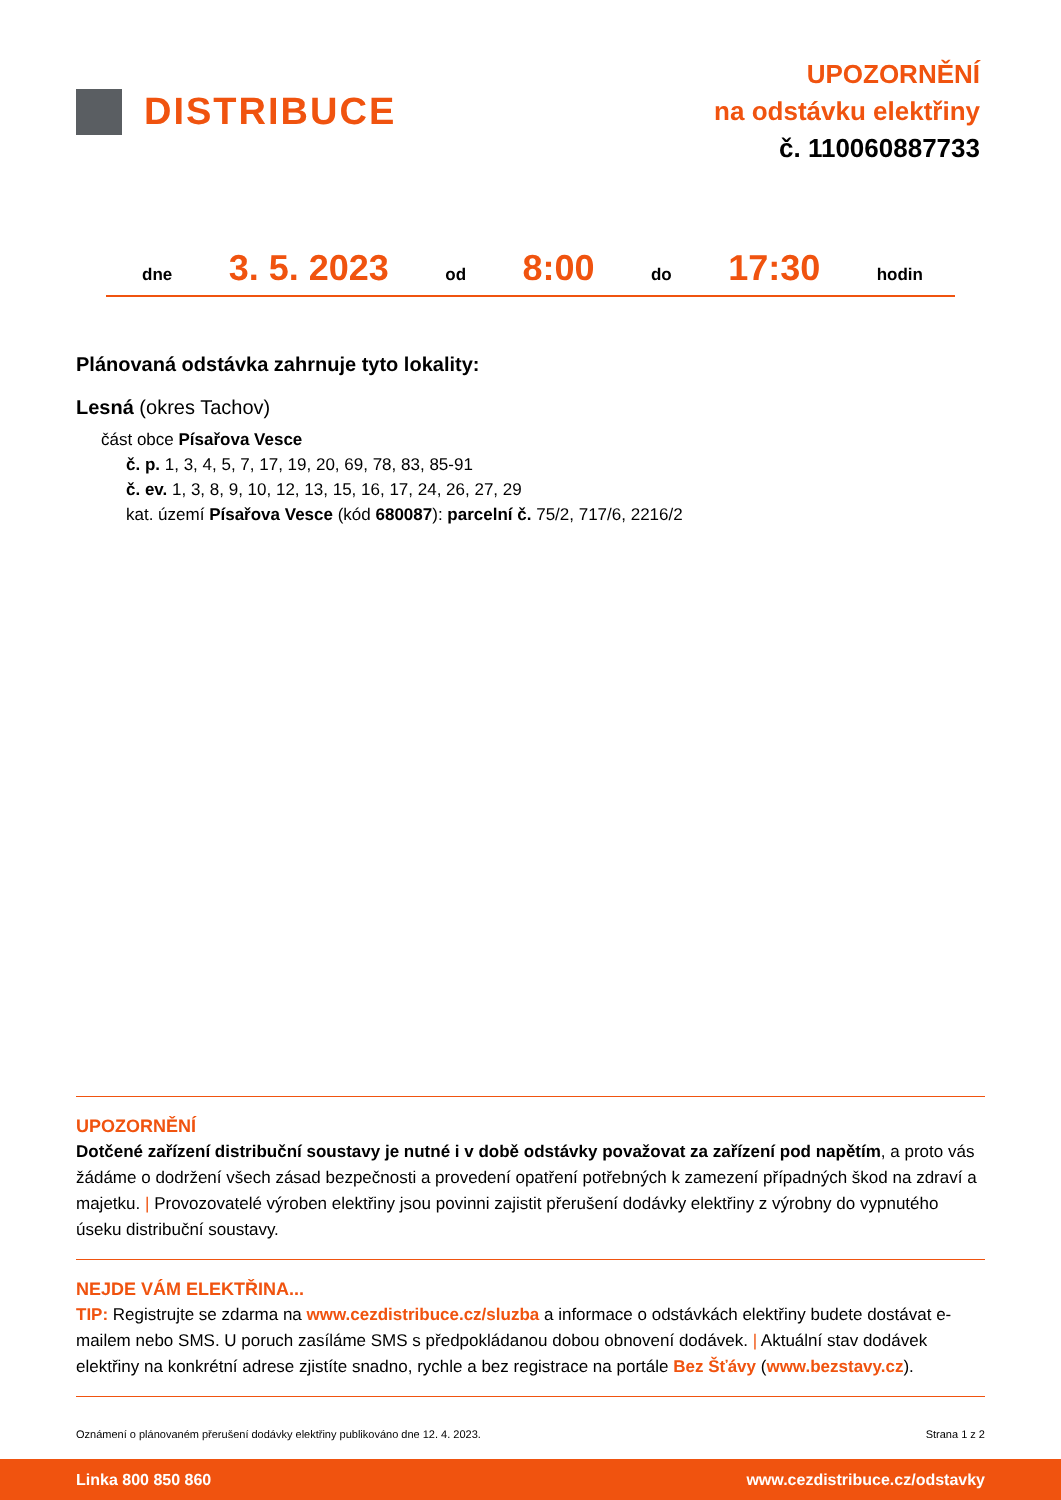DISTRIBUCE
UPOZORNĚNÍ
na odstávku elektřiny
č. 110060887733
dne 3. 5. 2023 od 8:00 do 17:30 hodin
Plánovaná odstávka zahrnuje tyto lokality:
Lesná (okres Tachov)
část obce Písařova Vesce
č. p. 1, 3, 4, 5, 7, 17, 19, 20, 69, 78, 83, 85-91
č. ev. 1, 3, 8, 9, 10, 12, 13, 15, 16, 17, 24, 26, 27, 29
kat. území Písařova Vesce (kód 680087): parcelní č. 75/2, 717/6, 2216/2
UPOZORNĚNÍ
Dotčené zařízení distribuční soustavy je nutné i v době odstávky považovat za zařízení pod napětím, a proto vás žádáme o dodržení všech zásad bezpečnosti a provedení opatření potřebných k zamezení případných škod na zdraví a majetku. | Provozovatelé výroben elektřiny jsou povinni zajistit přerušení dodávky elektřiny z výrobny do vypnutého úseku distribuční soustavy.
NEJDE VÁM ELEKTŘINA...
TIP: Registrujte se zdarma na www.cezdistribuce.cz/sluzba a informace o odstávkách elektřiny budete dostávat e-mailem nebo SMS. U poruch zasíláme SMS s předpokládanou dobou obnovení dodávek. | Aktuální stav dodávek elektřiny na konkrétní adrese zjistíte snadno, rychle a bez registrace na portále Bez Šťávy (www.bezstavy.cz).
Oznámení o plánovaném přerušení dodávky elektřiny publikováno dne 12. 4. 2023. Strana 1 z 2
Linka 800 850 860 www.cezdistribuce.cz/odstavky